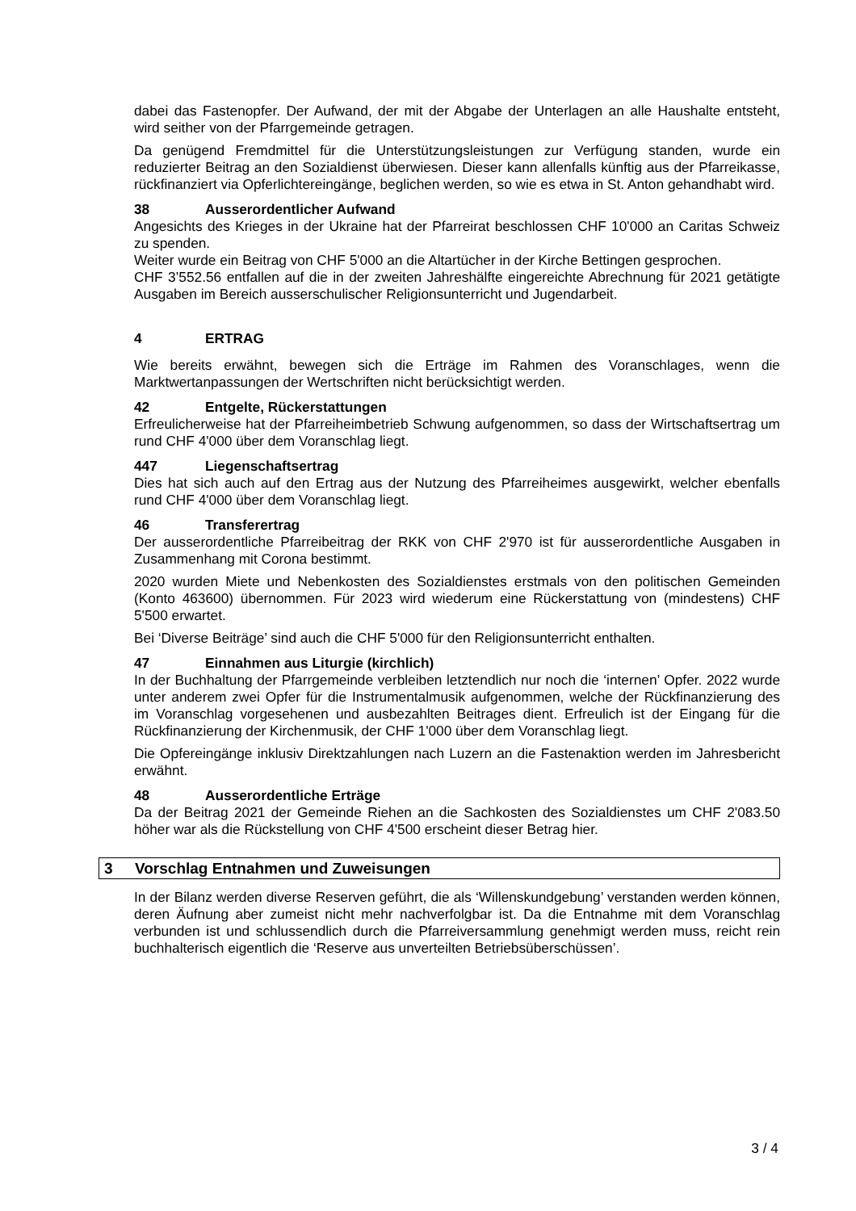dabei das Fastenopfer. Der Aufwand, der mit der Abgabe der Unterlagen an alle Haushalte entsteht, wird seither von der Pfarrgemeinde getragen.
Da genügend Fremdmittel für die Unterstützungsleistungen zur Verfügung standen, wurde ein reduzierter Beitrag an den Sozialdienst überwiesen. Dieser kann allenfalls künftig aus der Pfarreikasse, rückfinanziert via Opferlichtereingänge, beglichen werden, so wie es etwa in St. Anton gehandhabt wird.
38 Ausserordentlicher Aufwand
Angesichts des Krieges in der Ukraine hat der Pfarreirat beschlossen CHF 10'000 an Caritas Schweiz zu spenden.
Weiter wurde ein Beitrag von CHF 5'000 an die Altartücher in der Kirche Bettingen gesprochen.
CHF 3’552.56 entfallen auf die in der zweiten Jahreshälfte eingereichte Abrechnung für 2021 getätigte Ausgaben im Bereich ausserschulischer Religionsunterricht und Jugendarbeit.
4 ERTRAG
Wie bereits erwähnt, bewegen sich die Erträge im Rahmen des Voranschlages, wenn die Marktwertanpassungen der Wertschriften nicht berücksichtigt werden.
42 Entgelte, Rückerstattungen
Erfreulicherweise hat der Pfarreiheimbetrieb Schwung aufgenommen, so dass der Wirtschaftsertrag um rund CHF 4'000 über dem Voranschlag liegt.
447 Liegenschaftsertrag
Dies hat sich auch auf den Ertrag aus der Nutzung des Pfarreiheimes ausgewirkt, welcher ebenfalls rund CHF 4'000 über dem Voranschlag liegt.
46 Transferertrag
Der ausserordentliche Pfarreibeitrag der RKK von CHF 2'970 ist für ausserordentliche Ausgaben in Zusammenhang mit Corona bestimmt.
2020 wurden Miete und Nebenkosten des Sozialdienstes erstmals von den politischen Gemeinden (Konto 463600) übernommen. Für 2023 wird wiederum eine Rückerstattung von (mindestens) CHF 5'500 erwartet.
Bei ‘Diverse Beiträge’ sind auch die CHF 5'000 für den Religionsunterricht enthalten.
47 Einnahmen aus Liturgie (kirchlich)
In der Buchhaltung der Pfarrgemeinde verbleiben letztendlich nur noch die ‘internen’ Opfer. 2022 wurde unter anderem zwei Opfer für die Instrumentalmusik aufgenommen, welche der Rückfinanzierung des im Voranschlag vorgesehenen und ausbezahlten Beitrages dient. Erfreulich ist der Eingang für die Rückfinanzierung der Kirchenmusik, der CHF 1'000 über dem Voranschlag liegt.
Die Opfereingänge inklusiv Direktzahlungen nach Luzern an die Fastenaktion werden im Jahresbericht erwähnt.
48 Ausserordentliche Erträge
Da der Beitrag 2021 der Gemeinde Riehen an die Sachkosten des Sozialdienstes um CHF 2'083.50 höher war als die Rückstellung von CHF 4'500 erscheint dieser Betrag hier.
3 Vorschlag Entnahmen und Zuweisungen
In der Bilanz werden diverse Reserven geführt, die als ‘Willenskundgebung’ verstanden werden können, deren Äufnung aber zumeist nicht mehr nachverfolgbar ist. Da die Entnahme mit dem Voranschlag verbunden ist und schlussendlich durch die Pfarreiversammlung genehmigt werden muss, reicht rein buchhalterisch eigentlich die ‘Reserve aus unverteilten Betriebsüberschüssen’.
3 / 4